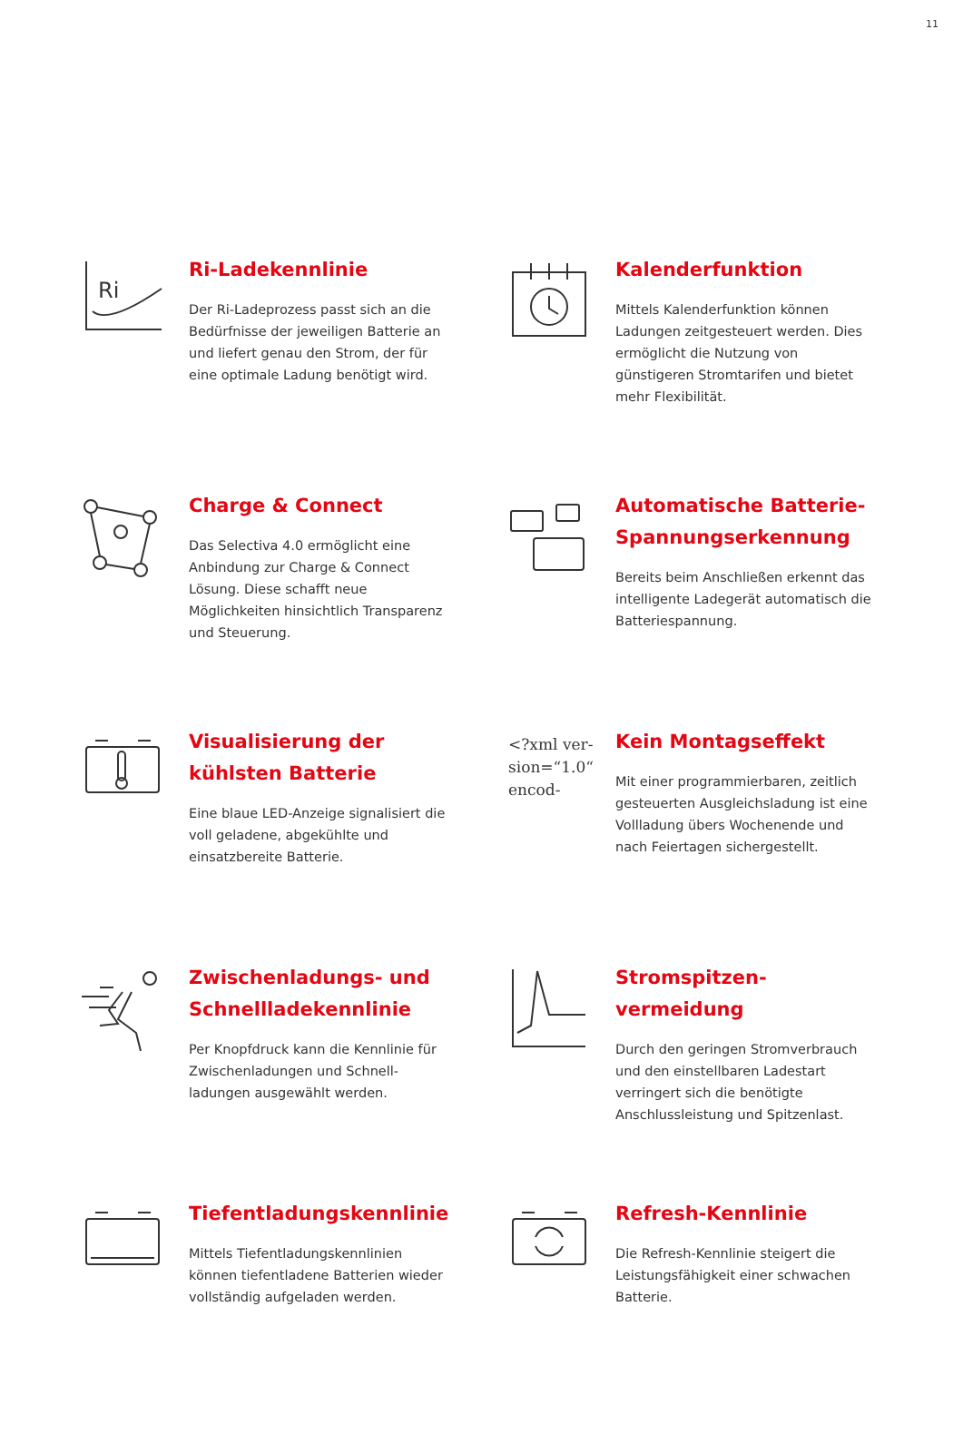11
Ri
Ri-Ladekennlinie
Der Ri-Ladeprozess passt sich an die Bedürfnisse der jeweiligen Batterie an und liefert genau den Strom, der für eine optimale Ladung benötigt wird.
Kalenderfunktion
Mittels Kalenderfunktion können Ladungen zeitgesteuert werden. Dies ermöglicht die Nutzung von günstigeren Stromtarifen und bietet mehr Flexibilität.
Charge & Connect
Das Selectiva 4.0 ermöglicht eine Anbindung zur Charge & Connect Lösung. Diese schafft neue Möglichkeiten hinsichtlich Transparenz und Steuerung.
Automatische Batterie-Spannungserkennung
Bereits beim Anschließen erkennt das intelligente Ladegerät automatisch die Batteriespannung.
Visualisierung der kühlsten Batterie
Eine blaue LED-Anzeige signalisiert die voll geladene, abgekühlte und einsatzbereite Batterie.
<?xml ver-
sion=“1.0“
encod-
Kein Montagseffekt
Mit einer programmierbaren, zeitlich gesteuerten Ausgleichsladung ist eine Vollladung übers Wochenende und nach Feiertagen sichergestellt.
Zwischenladungs- und Schnellladekennlinie
Per Knopfdruck kann die Kennlinie für Zwischenladungen und Schnell-ladungen ausgewählt werden.
Stromspitzen-vermeidung
Durch den geringen Stromverbrauch und den einstellbaren Ladestart verringert sich die benötigte Anschlussleistung und Spitzenlast.
Tiefentladungskennlinie
Mittels Tiefentladungskennlinien können tiefentladene Batterien wieder vollständig aufgeladen werden.
Refresh-Kennlinie
Die Refresh-Kennlinie steigert die Leistungsfähigkeit einer schwachen Batterie.